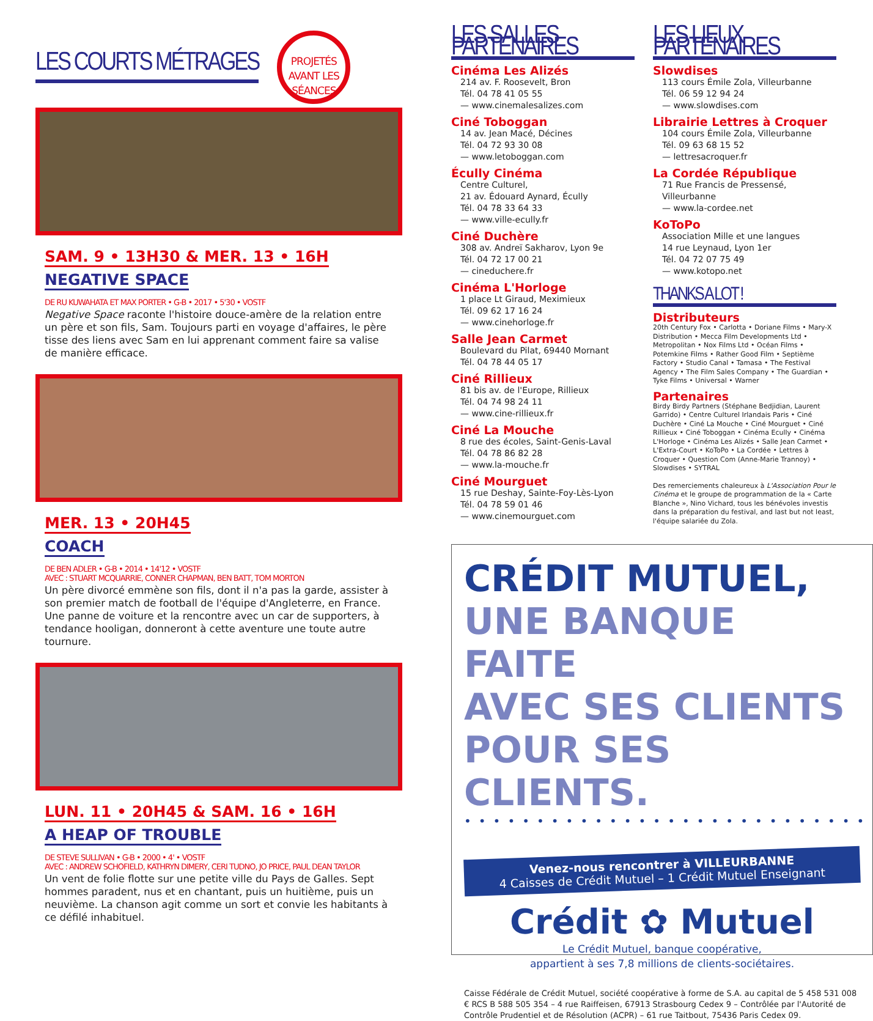LES COURTS MÉTRAGES
PROJETÉS AVANT LES SÉANCES
SAM. 9 • 13H30 & MER. 13 • 16H
NEGATIVE SPACE
DE RU KUWAHATA ET MAX PORTER • G-B • 2017 • 5'30 • VOSTF
Negative Space raconte l'histoire douce-amère de la relation entre un père et son fils, Sam. Toujours parti en voyage d'affaires, le père tisse des liens avec Sam en lui apprenant comment faire sa valise de manière efficace.
MER. 13 • 20H45
COACH
DE BEN ADLER • G-B • 2014 • 14'12 • VOSTF
AVEC : STUART MCQUARRIE, CONNER CHAPMAN, BEN BATT, TOM MORTON
Un père divorcé emmène son fils, dont il n'a pas la garde, assister à son premier match de football de l'équipe d'Angleterre, en France. Une panne de voiture et la rencontre avec un car de supporters, à tendance hooligan, donneront à cette aventure une toute autre tournure.
LUN. 11 • 20H45 & SAM. 16 • 16H
A HEAP OF TROUBLE
DE STEVE SULLIVAN • G-B • 2000 • 4' • VOSTF
AVEC : ANDREW SCHOFIELD, KATHRYN DIMERY, CERI TUDNO, JO PRICE, PAUL DEAN TAYLOR
Un vent de folie flotte sur une petite ville du Pays de Galles. Sept hommes paradent, nus et en chantant, puis un huitième, puis un neuvième. La chanson agit comme un sort et convie les habitants à ce défilé inhabituel.
LES SALLES PARTENAIRES
Cinéma Les Alizés
214 av. F. Roosevelt, Bron
Tél. 04 78 41 05 55
— www.cinemalesalizes.com
Ciné Toboggan
14 av. Jean Macé, Décines
Tél. 04 72 93 30 08
— www.letoboggan.com
Écully Cinéma
Centre Culturel,
21 av. Édouard Aynard, Écully
Tél. 04 78 33 64 33
— www.ville-ecully.fr
Ciné Duchère
308 av. Andreï Sakharov, Lyon 9e
Tél. 04 72 17 00 21
— cineduchere.fr
Cinéma L'Horloge
1 place Lt Giraud, Meximieux
Tél. 09 62 17 16 24
— www.cinehorloge.fr
Salle Jean Carmet
Boulevard du Pilat, 69440 Mornant
Tél. 04 78 44 05 17
Ciné Rillieux
81 bis av. de l'Europe, Rillieux
Tél. 04 74 98 24 11
— www.cine-rillieux.fr
Ciné La Mouche
8 rue des écoles, Saint-Genis-Laval
Tél. 04 78 86 82 28
— www.la-mouche.fr
Ciné Mourguet
15 rue Deshay, Sainte-Foy-Lès-Lyon
Tél. 04 78 59 01 46
— www.cinemourguet.com
LES LIEUX PARTENAIRES
Slowdises
113 cours Émile Zola, Villeurbanne
Tél. 06 59 12 94 24
— www.slowdises.com
Librairie Lettres à Croquer
104 cours Émile Zola, Villeurbanne
Tél. 09 63 68 15 52
— lettresacroquer.fr
La Cordée République
71 Rue Francis de Pressensé, Villeurbanne
— www.la-cordee.net
KoToPo
Association Mille et une langues
14 rue Leynaud, Lyon 1er
Tél. 04 72 07 75 49
— www.kotopo.net
THANKS A LOT !
Distributeurs
20th Century Fox • Carlotta • Doriane Films • Mary-X Distribution • Mecca Film Developments Ltd • Metropolitan • Nox Films Ltd • Océan Films • Potemkine Films • Rather Good Film • Septième Factory • Studio Canal • Tamasa • The Festival Agency • The Film Sales Company • The Guardian • Tyke Films • Universal • Warner
Partenaires
Birdy Birdy Partners (Stéphane Bedjidian, Laurent Garrido) • Centre Culturel Irlandais Paris • Ciné Duchère • Ciné La Mouche • Ciné Mourguet • Ciné Rillieux • Ciné Toboggan • Cinéma Ecully • Cinéma L'Horloge • Cinéma Les Alizés • Salle Jean Carmet • L'Extra-Court • KoToPo • La Cordée • Lettres à Croquer • Question Com (Anne-Marie Trannoy) • Slowdises • SYTRAL
Des remerciements chaleureux à L'Association Pour le Cinéma et le groupe de programmation de la « Carte Blanche », Nino Vichard, tous les bénévoles investis dans la préparation du festival, and last but not least, l'équipe salariée du Zola.
CRÉDIT MUTUEL,
UNE BANQUE FAITE
AVEC SES CLIENTS
POUR SES CLIENTS.
••••••••••••••••••••••••••••
Venez-nous rencontrer à VILLEURBANNE
4 Caisses de Crédit Mutuel – 1 Crédit Mutuel Enseignant
Crédit ✿ Mutuel
Le Crédit Mutuel, banque coopérative,
appartient à ses 7,8 millions de clients-sociétaires.
Caisse Fédérale de Crédit Mutuel, société coopérative à forme de S.A. au capital de 5 458 531 008 € RCS B 588 505 354 – 4 rue Raiffeisen, 67913 Strasbourg Cedex 9 – Contrôlée par l'Autorité de Contrôle Prudentiel et de Résolution (ACPR) – 61 rue Taitbout, 75436 Paris Cedex 09.